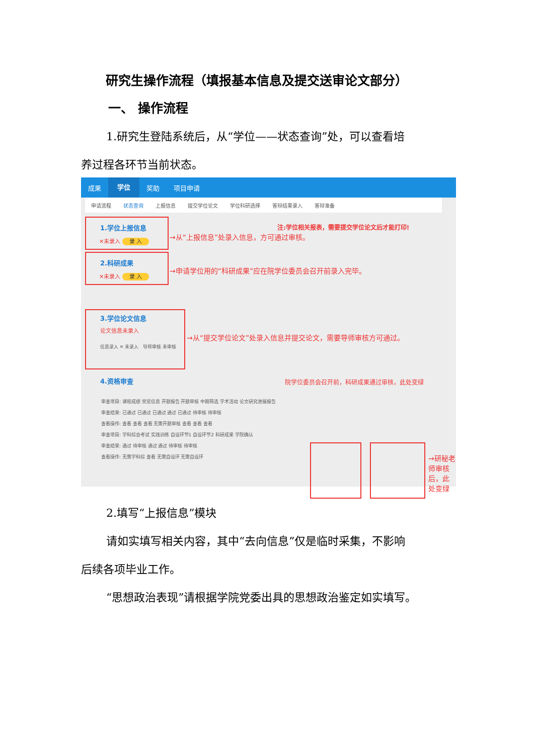研究生操作流程（填报基本信息及提交送审论文部分）
一、 操作流程
1.研究生登陆系统后，从“学位——状态查询”处，可以查看培
养过程各环节当前状态。
成果 学位 奖助 项目申请
申请流程 状态查询 上报信息 提交学位论文 学位科研选择 答辩结果录入 答辩准备
1.学位上报信息
✕未录入 录 入
注:学位相关报表，需要提交学位论文后才能打印!
→从“上报信息”处录入信息，方可通过审核。
2.科研成果
✕未录入 录 入
→申请学位用的“科研成果”应在院学位委员会召开前录入完毕。
3.学位论文信息
论文信息未录入
信息录入 ✕ 未录入 导师审核 未审核
→从“提交学位论文”处录入信息并提交论文，需要导师审核方可通过。
4.资格审查
院学位委员会召开前，科研成果通过审核，此处变绿
审查项目: 课程成绩 奖惩信息 开题报告 开题审核 中期筛选 学术活动 论文研究进展报告
审查结果: 已通过 已通过 已通过 通过 已通过 待审核 待审核
查看操作: 查看 查看 查看 无需开题审核 查看 查看 查看
审查项目: 学科综合考试 实践训练 自设环节1 自设环节2 科研成果 学院确认
审查结果: 通过 待审核 通过 通过 待审核 待审核
查看操作: 无需学科综 查看 无需自设环 无需自设环
→研秘老师审核
后，此处变绿
2.填写“上报信息”模块
请如实填写相关内容，其中“去向信息”仅是临时采集，不影响
后续各项毕业工作。
“思想政治表现”请根据学院党委出具的思想政治鉴定如实填写。